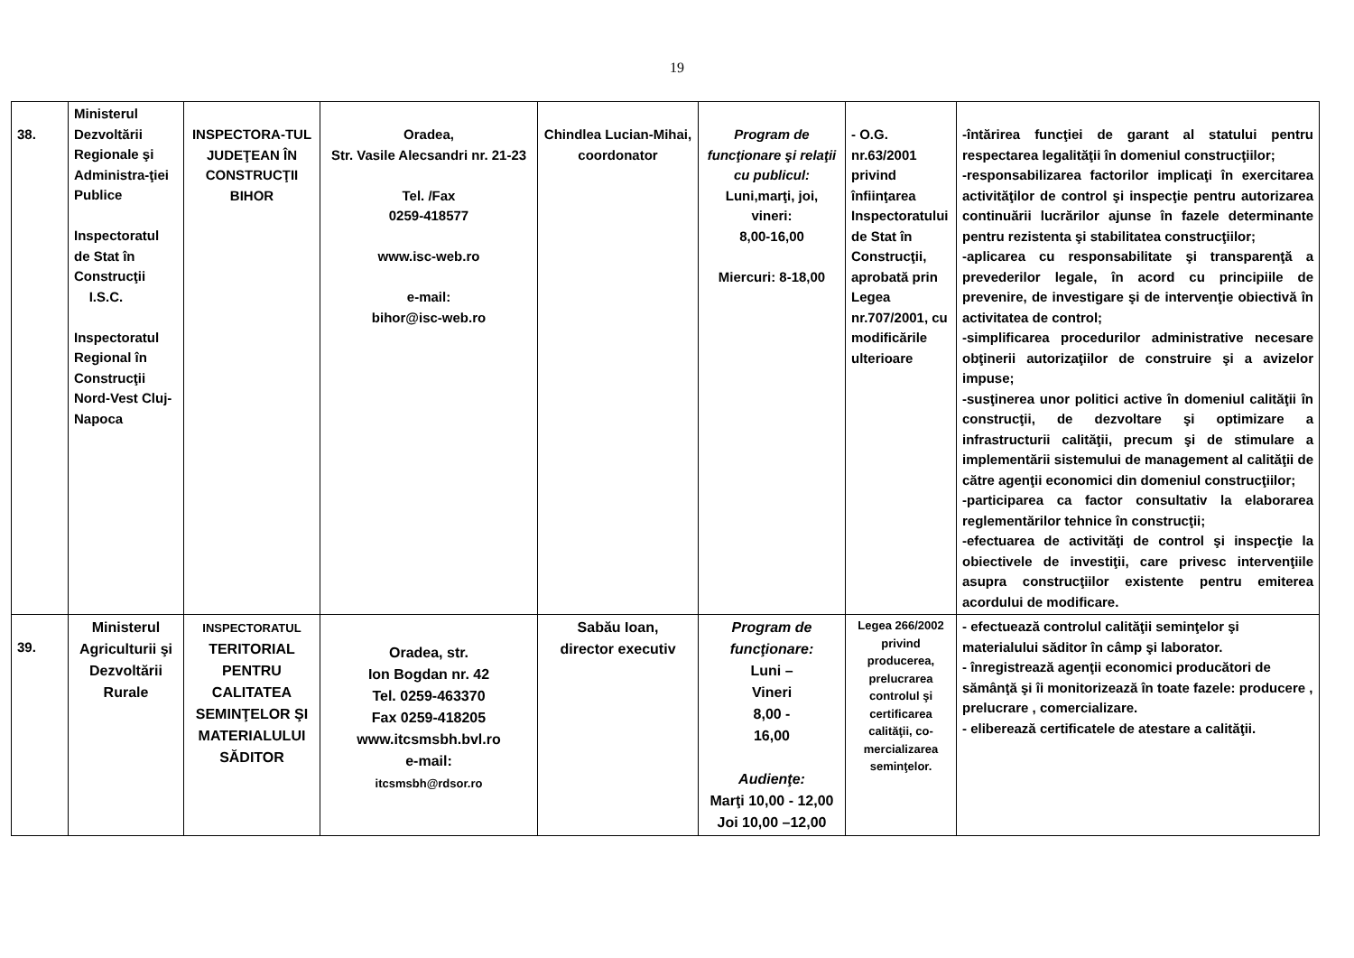19
| 38. | Ministerul Dezvoltării Regionale şi Administra-ţiei Publice Inspectoratul de Stat în Construcţii I.S.C. Inspectoratul Regional în Construcţii Nord-Vest Cluj-Napoca | INSPECTORA-TUL JUDEŢEAN ÎN CONSTRUCŢII BIHOR | Oradea, Str. Vasile Alecsandri nr. 21-23 Tel. /Fax 0259-418577 www.isc-web.ro e-mail: bihor@isc-web.ro | Chindlea Lucian-Mihai, coordonator | Program de funcţionare şi relaţii cu publicul: Luni,marţi, joi, vineri: 8,00-16,00 Miercuri: 8-18,00 | - O.G. nr.63/2001 privind înfiinţarea Inspectoratului de Stat în Construcţii, aprobată prin Legea nr.707/2001, cu modificările ulterioare | -întărirea funcţiei de garant al statului pentru respectarea legalităţii în domeniul construcţiilor; -responsabilizarea factorilor implicaţi în exercitarea activităţilor de control şi inspecţie pentru autorizarea continuării lucrărilor ajunse în fazele determinante pentru rezistenta şi stabilitatea construcţiilor; -aplicarea cu responsabilitate şi transparenţă a prevederilor legale, în acord cu principiile de prevenire, de investigare şi de intervenţie obiectivă în activitatea de control; -simplificarea procedurilor administrative necesare obţinerii autorizaţiilor de construire şi a avizelor impuse; -susţinerea unor politici active în domeniul calităţii în construcţii, de dezvoltare şi optimizare a infrastructurii calităţii, precum şi de stimulare a implementării sistemului de management al calităţii de către agenţii economici din domeniul construcţiilor; -participarea ca factor consultativ la elaborarea reglementărilor tehnice în construcţii; -efectuarea de activităţi de control şi inspecţie la obiectivele de investiţii, care privesc intervenţiile asupra construcţiilor existente pentru emiterea acordului de modificare. |
| 39. | Ministerul Agriculturii şi Dezvoltării Rurale | INSPECTORATUL TERITORIAL PENTRU CALITATEA SEMINŢELOR ŞI MATERIALULUI SĂDITOR | Oradea, str. Ion Bogdan nr. 42 Tel. 0259-463370 Fax 0259-418205 www.itcsmsbh.bvl.ro e-mail: itcsmsbh@rdsor.ro | Sabău Ioan, director executiv | Program de funcţionare: Luni – Vineri 8,00 - 16,00 Audienţe: Marţi 10,00 - 12,00 Joi 10,00 –12,00 | Legea 266/2002 privind producerea, prelucrarea controlul şi certificarea calităţii, co-mercializarea seminţelor. | - efectuează controlul calităţii seminţelor şi materialului săditor în câmp şi laborator. - înregistrează agenţii economici producători de sămânţă şi îi monitorizează în toate fazele: producere , prelucrare , comercializare. - eliberează certificatele de atestare a calităţii. |